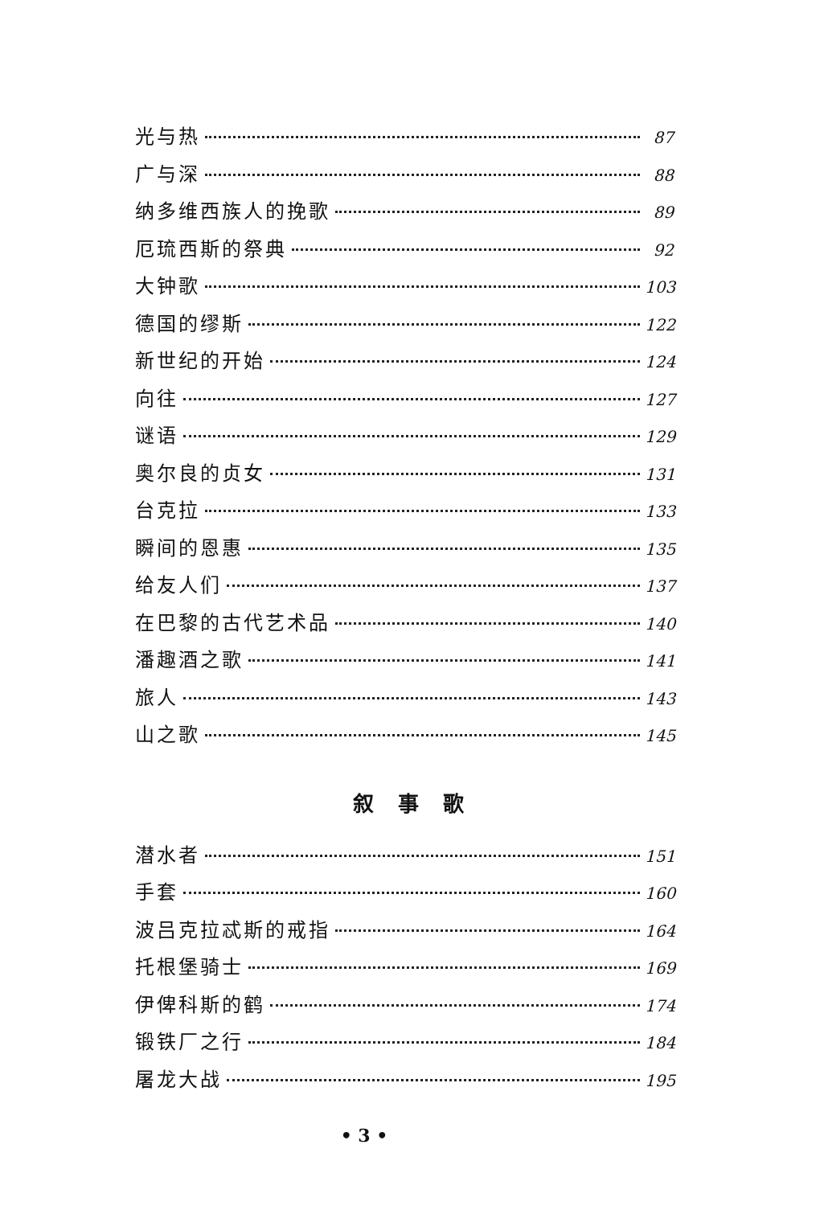光与热 87
广与深 88
纳多维西族人的挽歌 89
厄琉西斯的祭典 92
大钟歌 103
德国的缪斯 122
新世纪的开始 124
向往 127
谜语 129
奥尔良的贞女 131
台克拉 133
瞬间的恩惠 135
给友人们 137
在巴黎的古代艺术品 140
潘趣酒之歌 141
旅人 143
山之歌 145
叙事歌
潜水者 151
手套 160
波吕克拉忒斯的戒指 164
托根堡骑士 169
伊俾科斯的鹤 174
锻铁厂之行 184
屠龙大战 195
• 3 •